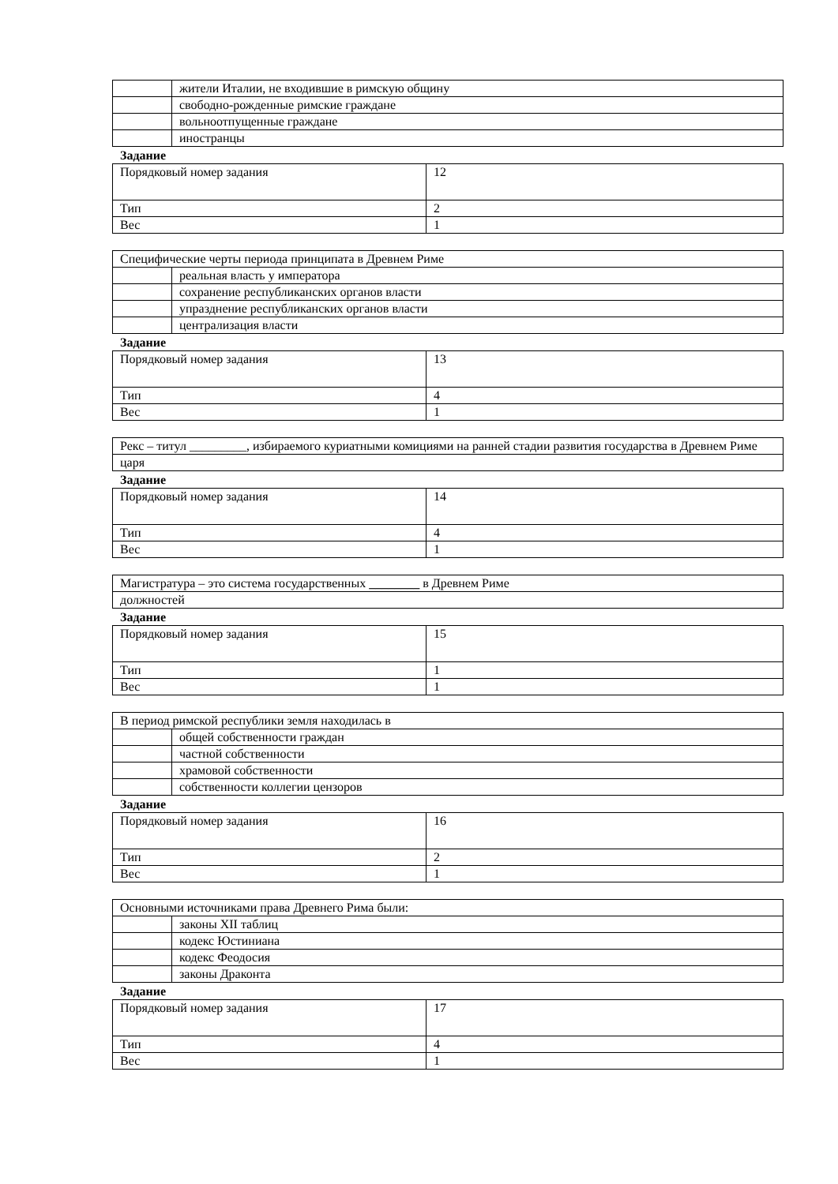| | жители Италии, не входившие в римскую общину |
| | свободно-рожденные римские граждане |
| | вольноотпущенные граждане |
| | иностранцы |
Задание
| Порядковый номер задания | 12 |
| Тип | 2 |
| Вес | 1 |
| Специфические черты периода принципата в Древнем Риме | |
| | реальная власть у императора |
| | сохранение республиканских органов власти |
| | упразднение республиканских органов власти |
| | централизация власти |
Задание
| Порядковый номер задания | 13 |
| Тип | 4 |
| Вес | 1 |
| Рекс – титул _________, избираемого куриатными комициями на ранней стадии развития государства в Древнем Риме |
| царя |
Задание
| Порядковый номер задания | 14 |
| Тип | 4 |
| Вес | 1 |
| Магистратура – это система государственных ________ в Древнем Риме |
| должностей |
Задание
| Порядковый номер задания | 15 |
| Тип | 1 |
| Вес | 1 |
| В период римской республики земля находилась в | |
| | общей собственности граждан |
| | частной собственности |
| | храмовой собственности |
| | собственности коллегии цензоров |
Задание
| Порядковый номер задания | 16 |
| Тип | 2 |
| Вес | 1 |
| Основными источниками права Древнего Рима были: | |
| | законы XII таблиц |
| | кодекс Юстиниана |
| | кодекс Феодосия |
| | законы Драконта |
Задание
| Порядковый номер задания | 17 |
| Тип | 4 |
| Вес | 1 |